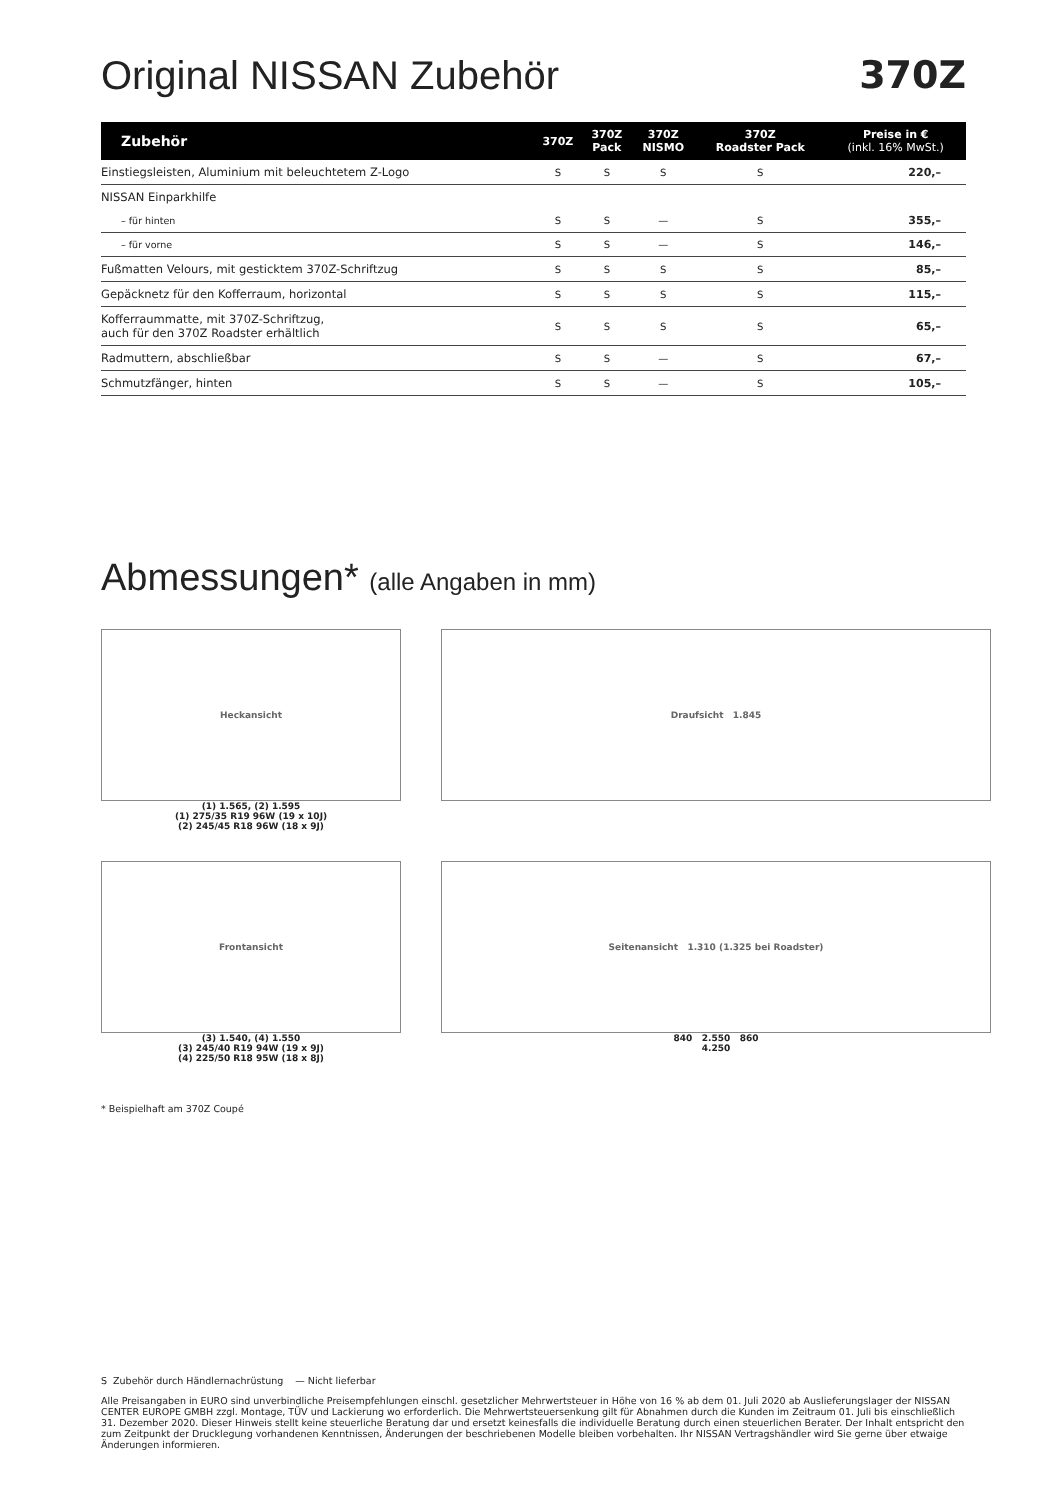Original NISSAN Zubehör 370Z
| Zubehör | 370Z | 370Z Pack | 370Z NISMO | 370Z Roadster Pack | Preise in € (inkl. 16% MwSt.) |
| --- | --- | --- | --- | --- | --- |
| Einstiegsleisten, Aluminium mit beleuchtetem Z-Logo | S | S | S | S | 220,– |
| NISSAN Einparkhilfe | | | | | |
| – für hinten | S | S | — | S | 355,– |
| – für vorne | S | S | — | S | 146,– |
| Fußmatten Velours, mit gesticktem 370Z-Schriftzug | S | S | S | S | 85,– |
| Gepäcknetz für den Kofferraum, horizontal | S | S | S | S | 115,– |
| Kofferraummatte, mit 370Z-Schriftzug, auch für den 370Z Roadster erhältlich | S | S | S | S | 65,– |
| Radmuttern, abschließbar | S | S | — | S | 67,– |
| Schmutzfänger, hinten | S | S | — | S | 105,– |
Abmessungen* (alle Angaben in mm)
Heckansicht
(1) 1.565, (2) 1.595
(1) 275/35 R19 96W (19 x 10J)
(2) 245/45 R18 96W (18 x 9J)
Draufsicht 1.845
Frontansicht
(3) 1.540, (4) 1.550
(3) 245/40 R19 94W (19 x 9J)
(4) 225/50 R18 95W (18 x 8J)
Seitenansicht 1.310 (1.325 bei Roadster)
840 2.550 860
4.250
* Beispielhaft am 370Z Coupé
S Zubehör durch Händlernachrüstung — Nicht lieferbar
Alle Preisangaben in EURO sind unverbindliche Preisempfehlungen einschl. gesetzlicher Mehrwertsteuer in Höhe von 16 % ab dem 01. Juli 2020 ab Auslieferungslager der NISSAN CENTER EUROPE GMBH zzgl. Montage, TÜV und Lackierung wo erforderlich. Die Mehrwertsteuersenkung gilt für Abnahmen durch die Kunden im Zeitraum 01. Juli bis einschließlich 31. Dezember 2020. Dieser Hinweis stellt keine steuerliche Beratung dar und ersetzt keinesfalls die individuelle Beratung durch einen steuerlichen Berater. Der Inhalt entspricht den zum Zeitpunkt der Drucklegung vorhandenen Kenntnissen, Änderungen der beschriebenen Modelle bleiben vorbehalten. Ihr NISSAN Vertragshändler wird Sie gerne über etwaige Änderungen informieren.